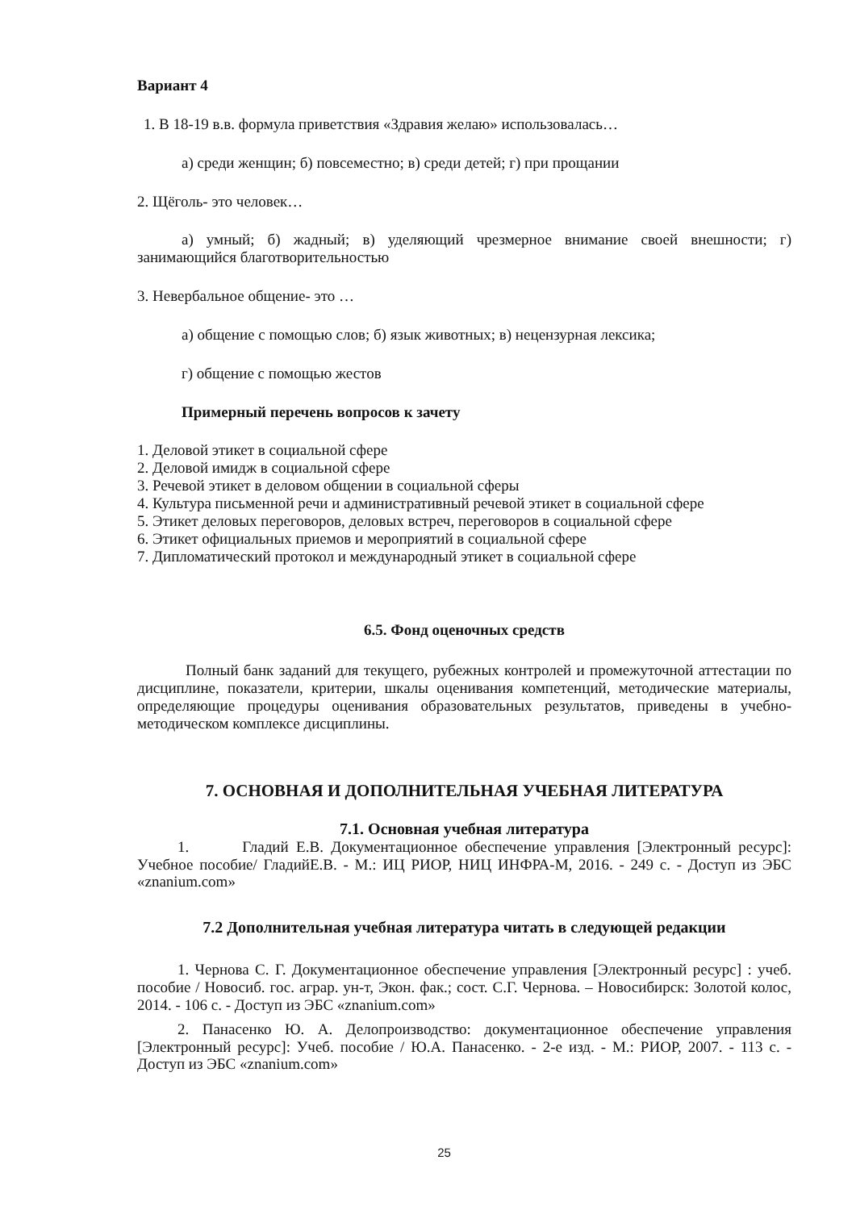Вариант 4
1. В 18-19 в.в. формула приветствия «Здравия желаю» использовалась…
а) среди женщин; б) повсеместно; в) среди детей; г) при прощании
2. Щёголь- это человек…
а) умный; б) жадный; в) уделяющий чрезмерное внимание своей внешности; г) занимающийся благотворительностью
3. Невербальное общение- это …
а) общение с помощью слов; б) язык животных; в) нецензурная лексика;
г) общение с помощью жестов
Примерный перечень вопросов к зачету
1. Деловой этикет в социальной сфере
2. Деловой имидж в социальной сфере
3. Речевой этикет в деловом общении в социальной сферы
4. Культура письменной речи и административный речевой этикет в социальной сфере
5. Этикет деловых переговоров, деловых встреч, переговоров в социальной сфере
6. Этикет официальных приемов и мероприятий в социальной сфере
7. Дипломатический протокол и международный этикет в социальной сфере
6.5. Фонд оценочных средств
Полный банк заданий для текущего, рубежных контролей и промежуточной аттестации по дисциплине, показатели, критерии, шкалы оценивания компетенций, методические материалы, определяющие процедуры оценивания образовательных результатов, приведены в учебно-методическом комплексе дисциплины.
7. ОСНОВНАЯ И ДОПОЛНИТЕЛЬНАЯ УЧЕБНАЯ ЛИТЕРАТУРА
7.1. Основная учебная литература
1. Гладий Е.В. Документационное обеспечение управления [Электронный ресурс]: Учебное пособие/ ГладийЕ.В. - М.: ИЦ РИОР, НИЦ ИНФРА-М, 2016. - 249 с. - Доступ из ЭБС «znanium.com»
7.2 Дополнительная учебная литература читать в следующей редакции
1. Чернова С. Г. Документационное обеспечение управления [Электронный ресурс] : учеб. пособие / Новосиб. гос. аграр. ун-т, Экон. фак.; сост. С.Г. Чернова. – Новосибирск: Золотой колос, 2014. - 106 с. - Доступ из ЭБС «znanium.com»
2. Панасенко Ю. А. Делопроизводство: документационное обеспечение управления [Электронный ресурс]: Учеб. пособие / Ю.А. Панасенко. - 2-е изд. - М.: РИОР, 2007. - 113 с. - Доступ из ЭБС «znanium.com»
25